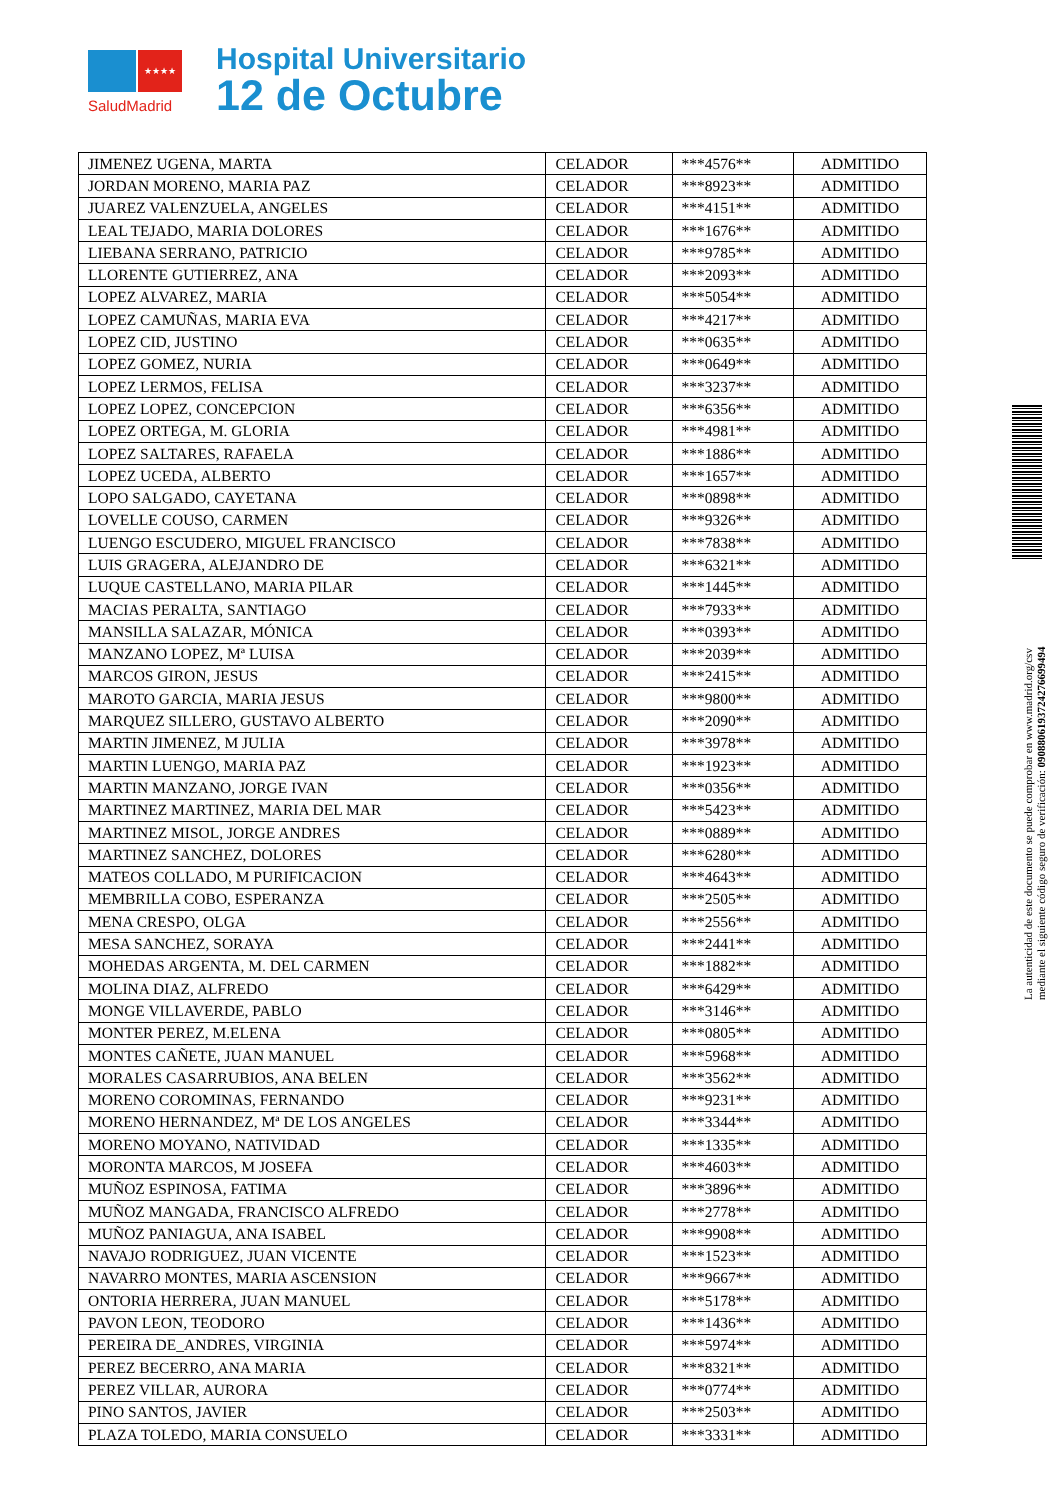★★★★
SaludMadrid
Hospital Universitario
12 de Octubre
| JIMENEZ UGENA, MARTA | CELADOR | ***4576** | ADMITIDO |
| JORDAN MORENO, MARIA PAZ | CELADOR | ***8923** | ADMITIDO |
| JUAREZ VALENZUELA, ANGELES | CELADOR | ***4151** | ADMITIDO |
| LEAL TEJADO, MARIA DOLORES | CELADOR | ***1676** | ADMITIDO |
| LIEBANA SERRANO, PATRICIO | CELADOR | ***9785** | ADMITIDO |
| LLORENTE GUTIERREZ, ANA | CELADOR | ***2093** | ADMITIDO |
| LOPEZ ALVAREZ, MARIA | CELADOR | ***5054** | ADMITIDO |
| LOPEZ CAMUÑAS, MARIA EVA | CELADOR | ***4217** | ADMITIDO |
| LOPEZ CID, JUSTINO | CELADOR | ***0635** | ADMITIDO |
| LOPEZ GOMEZ, NURIA | CELADOR | ***0649** | ADMITIDO |
| LOPEZ LERMOS, FELISA | CELADOR | ***3237** | ADMITIDO |
| LOPEZ LOPEZ, CONCEPCION | CELADOR | ***6356** | ADMITIDO |
| LOPEZ ORTEGA, M. GLORIA | CELADOR | ***4981** | ADMITIDO |
| LOPEZ SALTARES, RAFAELA | CELADOR | ***1886** | ADMITIDO |
| LOPEZ UCEDA, ALBERTO | CELADOR | ***1657** | ADMITIDO |
| LOPO SALGADO, CAYETANA | CELADOR | ***0898** | ADMITIDO |
| LOVELLE COUSO, CARMEN | CELADOR | ***9326** | ADMITIDO |
| LUENGO ESCUDERO, MIGUEL FRANCISCO | CELADOR | ***7838** | ADMITIDO |
| LUIS GRAGERA, ALEJANDRO DE | CELADOR | ***6321** | ADMITIDO |
| LUQUE CASTELLANO, MARIA PILAR | CELADOR | ***1445** | ADMITIDO |
| MACIAS PERALTA, SANTIAGO | CELADOR | ***7933** | ADMITIDO |
| MANSILLA SALAZAR, MÓNICA | CELADOR | ***0393** | ADMITIDO |
| MANZANO LOPEZ, Mª LUISA | CELADOR | ***2039** | ADMITIDO |
| MARCOS GIRON, JESUS | CELADOR | ***2415** | ADMITIDO |
| MAROTO GARCIA, MARIA JESUS | CELADOR | ***9800** | ADMITIDO |
| MARQUEZ SILLERO, GUSTAVO ALBERTO | CELADOR | ***2090** | ADMITIDO |
| MARTIN JIMENEZ, M JULIA | CELADOR | ***3978** | ADMITIDO |
| MARTIN LUENGO, MARIA PAZ | CELADOR | ***1923** | ADMITIDO |
| MARTIN MANZANO, JORGE IVAN | CELADOR | ***0356** | ADMITIDO |
| MARTINEZ MARTINEZ, MARIA DEL MAR | CELADOR | ***5423** | ADMITIDO |
| MARTINEZ MISOL, JORGE ANDRES | CELADOR | ***0889** | ADMITIDO |
| MARTINEZ SANCHEZ, DOLORES | CELADOR | ***6280** | ADMITIDO |
| MATEOS COLLADO, M PURIFICACION | CELADOR | ***4643** | ADMITIDO |
| MEMBRILLA COBO, ESPERANZA | CELADOR | ***2505** | ADMITIDO |
| MENA CRESPO, OLGA | CELADOR | ***2556** | ADMITIDO |
| MESA SANCHEZ, SORAYA | CELADOR | ***2441** | ADMITIDO |
| MOHEDAS ARGENTA, M. DEL CARMEN | CELADOR | ***1882** | ADMITIDO |
| MOLINA DIAZ, ALFREDO | CELADOR | ***6429** | ADMITIDO |
| MONGE VILLAVERDE, PABLO | CELADOR | ***3146** | ADMITIDO |
| MONTER PEREZ, M.ELENA | CELADOR | ***0805** | ADMITIDO |
| MONTES CAÑETE, JUAN MANUEL | CELADOR | ***5968** | ADMITIDO |
| MORALES CASARRUBIOS, ANA BELEN | CELADOR | ***3562** | ADMITIDO |
| MORENO COROMINAS, FERNANDO | CELADOR | ***9231** | ADMITIDO |
| MORENO HERNANDEZ, Mª DE LOS ANGELES | CELADOR | ***3344** | ADMITIDO |
| MORENO MOYANO, NATIVIDAD | CELADOR | ***1335** | ADMITIDO |
| MORONTA MARCOS, M JOSEFA | CELADOR | ***4603** | ADMITIDO |
| MUÑOZ ESPINOSA, FATIMA | CELADOR | ***3896** | ADMITIDO |
| MUÑOZ MANGADA, FRANCISCO ALFREDO | CELADOR | ***2778** | ADMITIDO |
| MUÑOZ PANIAGUA, ANA ISABEL | CELADOR | ***9908** | ADMITIDO |
| NAVAJO RODRIGUEZ, JUAN VICENTE | CELADOR | ***1523** | ADMITIDO |
| NAVARRO MONTES, MARIA ASCENSION | CELADOR | ***9667** | ADMITIDO |
| ONTORIA HERRERA, JUAN MANUEL | CELADOR | ***5178** | ADMITIDO |
| PAVON LEON, TEODORO | CELADOR | ***1436** | ADMITIDO |
| PEREIRA DE_ANDRES, VIRGINIA | CELADOR | ***5974** | ADMITIDO |
| PEREZ BECERRO, ANA MARIA | CELADOR | ***8321** | ADMITIDO |
| PEREZ VILLAR, AURORA | CELADOR | ***0774** | ADMITIDO |
| PINO SANTOS, JAVIER | CELADOR | ***2503** | ADMITIDO |
| PLAZA TOLEDO, MARIA CONSUELO | CELADOR | ***3331** | ADMITIDO |
La autenticidad de este documento se puede comprobar en www.madrid.org/csv
mediante el siguiente código seguro de verificación: 0908806193724276699494